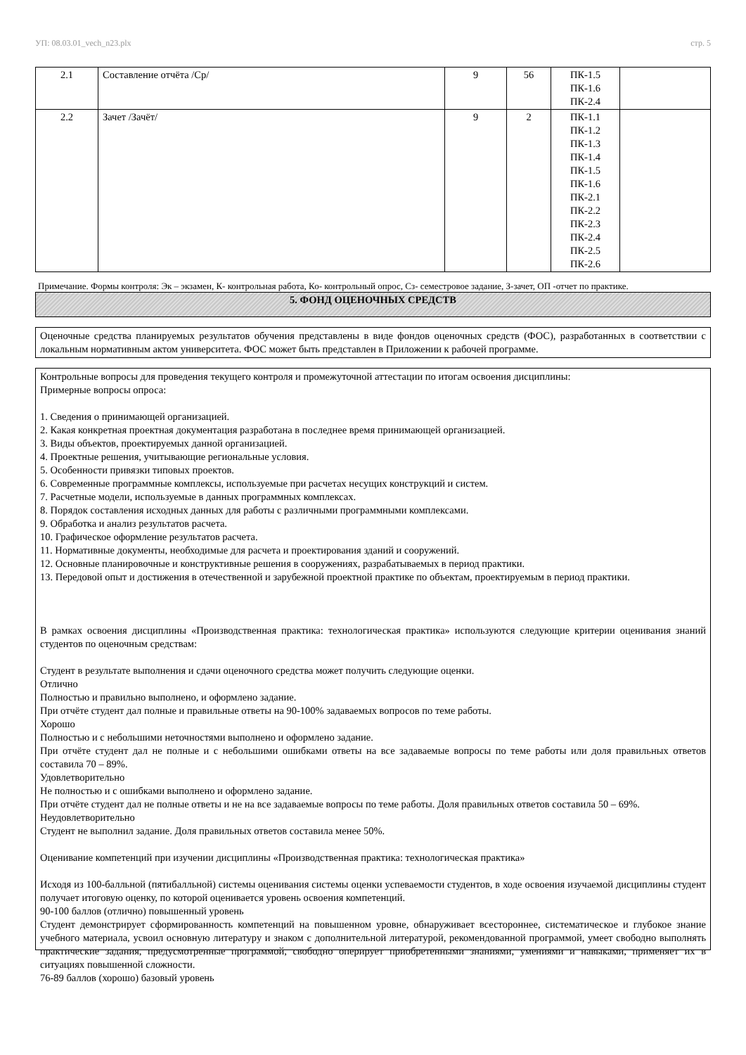УП: 08.03.01_vech_n23.plx стр. 5
| 2.1 | Составление отчёта /Ср/ | 9 | 56 | ПК-1.5 ПК-1.6 ПК-2.4 | |
| 2.2 | Зачет /Зачёт/ | 9 | 2 | ПК-1.1 ПК-1.2 ПК-1.3 ПК-1.4 ПК-1.5 ПК-1.6 ПК-2.1 ПК-2.2 ПК-2.3 ПК-2.4 ПК-2.5 ПК-2.6 | |
Примечание. Формы контроля: Эк – экзамен, К- контрольная работа, Ко- контрольный опрос, Сз- семестровое задание, З-зачет, ОП -отчет по практике.
5. ФОНД ОЦЕНОЧНЫХ СРЕДСТВ
Оценочные средства планируемых результатов обучения представлены в виде фондов оценочных средств (ФОС), разработанных в соответствии с локальным нормативным актом университета. ФОС может быть представлен в Приложении к рабочей программе.
Контрольные вопросы для проведения текущего контроля и промежуточной аттестации по итогам освоения дисциплины:
Примерные вопросы опроса:
1. Сведения о принимающей организацией.
2. Какая конкретная проектная документация разработана в последнее время принимающей организацией.
3. Виды объектов, проектируемых данной организацией.
4. Проектные решения, учитывающие региональные условия.
5. Особенности привязки типовых проектов.
6. Современные программные комплексы, используемые при расчетах несущих конструкций и систем.
7. Расчетные модели, используемые в данных программных комплексах.
8. Порядок составления исходных данных для работы с различными программными комплексами.
9. Обработка и анализ результатов расчета.
10. Графическое оформление результатов расчета.
11. Нормативные документы, необходимые для расчета и проектирования зданий и сооружений.
12. Основные планировочные и конструктивные решения в сооружениях, разрабатываемых в период практики.
13. Передовой опыт и достижения в отечественной и зарубежной проектной практике по объектам, проектируемым в период практики.
В рамках освоения дисциплины «Производственная практика: технологическая практика» используются следующие критерии оценивания знаний студентов по оценочным средствам:
Студент в результате выполнения и сдачи оценочного средства может получить следующие оценки.
Отлично
Полностью и правильно выполнено, и оформлено задание.
При отчёте студент дал полные и правильные ответы на 90-100% задаваемых вопросов по теме работы.
Хорошо
Полностью и с небольшими неточностями выполнено и оформлено задание.
При отчёте студент дал не полные и с небольшими ошибками ответы на все задаваемые вопросы по теме работы или доля правильных ответов составила 70 – 89%.
Удовлетворительно
Не полностью и с ошибками выполнено и оформлено задание.
При отчёте студент дал не полные ответы и не на все задаваемые вопросы по теме работы. Доля правильных ответов составила 50 – 69%.
Неудовлетворительно
Студент не выполнил задание. Доля правильных ответов составила менее 50%.
Оценивание компетенций при изучении дисциплины «Производственная практика: технологическая практика»
Исходя из 100-балльной (пятибалльной) системы оценивания системы оценки успеваемости студентов, в ходе освоения изучаемой дисциплины студент получает итоговую оценку, по которой оценивается уровень освоения компетенций.
90-100 баллов (отлично) повышенный уровень
Студент демонстрирует сформированность компетенций на повышенном уровне, обнаруживает всестороннее, систематическое и глубокое знание учебного материала, усвоил основную литературу и знаком с дополнительной литературой, рекомендованной программой, умеет свободно выполнять практические задания, предусмотренные программой, свободно оперирует приобретенными знаниями, умениями и навыками, применяет их в ситуациях повышенной сложности.
76-89 баллов (хорошо) базовый уровень